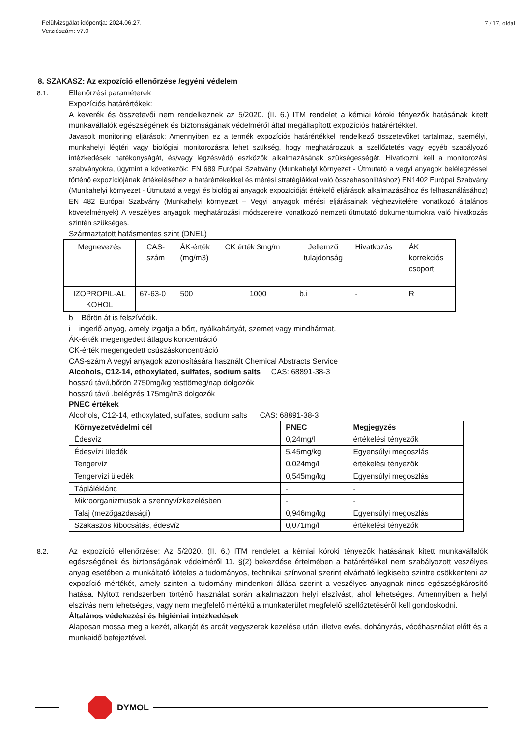Felülvizsgálat időpontja: 2024.06.27.
Verziószám: v7.0
7 / 17. oldal
8. SZAKASZ: Az expozíció ellenőrzése /egyéni védelem
8.1. Ellenőrzési paraméterek
Expozíciós határértékek:
A keverék és összetevői nem rendelkeznek az 5/2020. (II. 6.) ITM rendelet a kémiai kóroki tényezők hatásának kitett munkavállalók egészségének és biztonságának védelméről által megállapított expozíciós határértékkel.
Javasolt monitoring eljárások: Amennyiben ez a termék expozíciós határértékkel rendelkező összetevőket tartalmaz, személyi, munkahelyi légtéri vagy biológiai monitorozásra lehet szükség, hogy meghatározzuk a szellőztetés vagy egyéb szabályozó intézkedések hatékonyságát, és/vagy légzésvédő eszközök alkalmazásának szükségességét. Hivatkozni kell a monitorozási szabványokra, úgymint a következők: EN 689 Európai Szabvány (Munkahelyi környezet - Útmutató a vegyi anyagok belélegzéssel történő expozíciójának értékeléséhez a határértékekkel és mérési stratégiákkal való összehasonlításhoz) EN1402 Európai Szabvány (Munkahelyi környezet - Útmutató a vegyi és biológiai anyagok expozícióját értékelő eljárások alkalmazásához és felhasználásához) EN 482 Európai Szabvány (Munkahelyi környezet – Vegyi anyagok mérési eljárásainak véghezvitelére vonatkozó általános követelmények) A veszélyes anyagok meghatározási módszereire vonatkozó nemzeti útmutató dokumentumokra való hivatkozás szintén szükséges.
Származtatott hatásmentes szint (DNEL)
| Megnevezés | CAS- szám | ÁK-érték (mg/m3) | CK érték 3mg/m | Jellemző tulajdonság | Hivatkozás | ÁK korrekciós csoport |
| IZOPROPIL-AL KOHOL | 67-63-0 | 500 | 1000 | b,i | - | R |
b Bőrön át is felszívódik.
i ingerlő anyag, amely izgatja a bőrt, nyálkahártyát, szemet vagy mindhármat.
ÁK-érték megengedett átlagos koncentráció
CK-érték megengedett csúszáskoncentráció
CAS-szám A vegyi anyagok azonosítására használt Chemical Abstracts Service
Alcohols, C12-14, ethoxylated, sulfates, sodium salts CAS: 68891-38-3
hosszú távú,bőrön 2750mg/kg testtömeg/nap dolgozók
hosszú távú ,belégzés 175mg/m3 dolgozók
PNEC értékek
Alcohols, C12-14, ethoxylated, sulfates, sodium salts CAS: 68891-38-3
| Környezetvédelmi cél | PNEC | Megjegyzés |
| --- | --- | --- |
| Édesvíz | 0,24mg/l | értékelési tényezők |
| Édesvízi üledék | 5,45mg/kg | Egyensúlyi megoszlás |
| Tengervíz | 0,024mg/l | értékelési tényezők |
| Tengervízi üledék | 0,545mg/kg | Egyensúlyi megoszlás |
| Tápláléklánc | - | - |
| Mikroorganizmusok a szennyvízkezelésben | - | - |
| Talaj (mezőgazdasági) | 0,946mg/kg | Egyensúlyi megoszlás |
| Szakaszos kibocsátás, édesvíz | 0,071mg/l | értékelési tényezők |
8.2. Az expozíció ellenőrzése: Az 5/2020. (II. 6.) ITM rendelet a kémiai kóroki tényezők hatásának kitett munkavállalók egészségének és biztonságának védelméről 11. §(2) bekezdése értelmében a határértékkel nem szabályozott veszélyes anyag esetében a munkáltató köteles a tudományos, technikai színvonal szerint elvárható legkisebb szintre csökkenteni az expozíció mértékét, amely szinten a tudomány mindenkori állása szerint a veszélyes anyagnak nincs egészségkárosító hatása. Nyitott rendszerben történő használat során alkalmazzon helyi elszívást, ahol lehetséges. Amennyiben a helyi elszívás nem lehetséges, vagy nem megfelelő mértékű a munkaterület megfelelő szellőztetéséről kell gondoskodni.
Általános védekezési és higiéniai intézkedések
Alaposan mossa meg a kezét, alkarját és arcát vegyszerek kezelése után, illetve evés, dohányzás, vécéhasználat előtt és a munkaidő befejeztével.
DYMOL